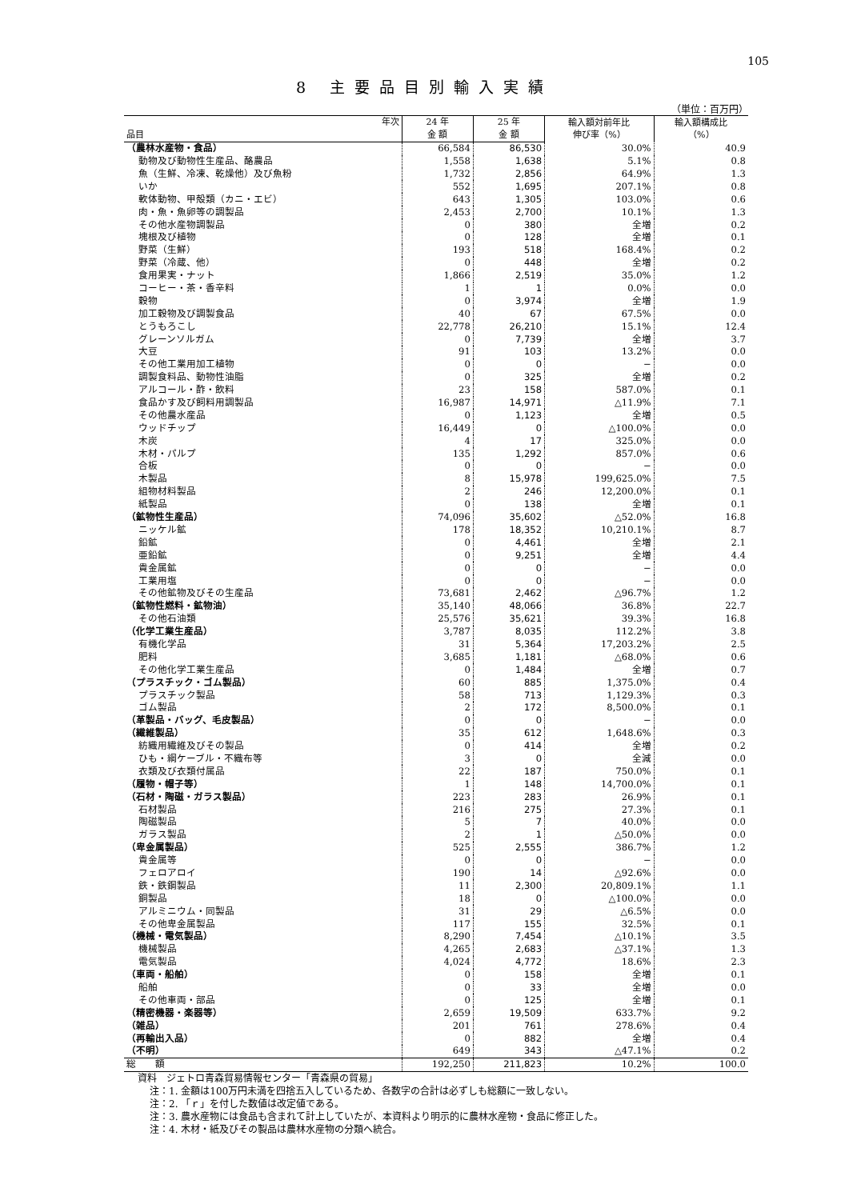105
8 主要品目別輸入実績
（単位：百万円）
| 年次 | 24 年 | 25 年 | 輸入額対前年比 伸び率（%） | 輸入額構成比 （%） |
| --- | --- | --- | --- | --- |
| 品目 | 金 額 | 金 額 | | |
| （農林水産物・食品） | 66,584 | 86,530 | 30.0% | 40.9 |
| 動物及び動物性生産品、酪農品 | 1,558 | 1,638 | 5.1% | 0.8 |
| 魚（生鮮、冷凍、乾燥他）及び魚粉 | 1,732 | 2,856 | 64.9% | 1.3 |
| いか | 552 | 1,695 | 207.1% | 0.8 |
| 軟体動物、甲殻類（カニ・エビ） | 643 | 1,305 | 103.0% | 0.6 |
| 肉・魚・魚卵等の調製品 | 2,453 | 2,700 | 10.1% | 1.3 |
| その他水産物調製品 | 0 | 380 | 全増 | 0.2 |
| 塊根及び植物 | 0 | 128 | 全増 | 0.1 |
| 野菜（生鮮） | 193 | 518 | 168.4% | 0.2 |
| 野菜（冷蔵、他） | 0 | 448 | 全増 | 0.2 |
| 食用果実・ナット | 1,866 | 2,519 | 35.0% | 1.2 |
| コーヒー・茶・香辛料 | 1 | 1 | 0.0% | 0.0 |
| 穀物 | 0 | 3,974 | 全増 | 1.9 |
| 加工穀物及び調製食品 | 40 | 67 | 67.5% | 0.0 |
| とうもろこし | 22,778 | 26,210 | 15.1% | 12.4 |
| グレーンソルガム | 0 | 7,739 | 全増 | 3.7 |
| 大豆 | 91 | 103 | 13.2% | 0.0 |
| その他工業用加工植物 | 0 | 0 | − | 0.0 |
| 調製食料品、動物性油脂 | 0 | 325 | 全増 | 0.2 |
| アルコール・酢・飲料 | 23 | 158 | 587.0% | 0.1 |
| 食品かす及び飼料用調製品 | 16,987 | 14,971 | △11.9% | 7.1 |
| その他農水産品 | 0 | 1,123 | 全増 | 0.5 |
| ウッドチップ | 16,449 | 0 | △100.0% | 0.0 |
| 木炭 | 4 | 17 | 325.0% | 0.0 |
| 木材・パルプ | 135 | 1,292 | 857.0% | 0.6 |
| 合板 | 0 | 0 | − | 0.0 |
| 木製品 | 8 | 15,978 | 199,625.0% | 7.5 |
| 組物材料製品 | 2 | 246 | 12,200.0% | 0.1 |
| 紙製品 | 0 | 138 | 全増 | 0.1 |
| （鉱物性生産品） | 74,096 | 35,602 | △52.0% | 16.8 |
| ニッケル鉱 | 178 | 18,352 | 10,210.1% | 8.7 |
| 鉛鉱 | 0 | 4,461 | 全増 | 2.1 |
| 亜鉛鉱 | 0 | 9,251 | 全増 | 4.4 |
| 貴金属鉱 | 0 | 0 | − | 0.0 |
| 工業用塩 | 0 | 0 | − | 0.0 |
| その他鉱物及びその生産品 | 73,681 | 2,462 | △96.7% | 1.2 |
| （鉱物性燃料・鉱物油） | 35,140 | 48,066 | 36.8% | 22.7 |
| その他石油類 | 25,576 | 35,621 | 39.3% | 16.8 |
| （化学工業生産品） | 3,787 | 8,035 | 112.2% | 3.8 |
| 有機化学品 | 31 | 5,364 | 17,203.2% | 2.5 |
| 肥料 | 3,685 | 1,181 | △68.0% | 0.6 |
| その他化学工業生産品 | 0 | 1,484 | 全増 | 0.7 |
| （プラスチック・ゴム製品） | 60 | 885 | 1,375.0% | 0.4 |
| プラスチック製品 | 58 | 713 | 1,129.3% | 0.3 |
| ゴム製品 | 2 | 172 | 8,500.0% | 0.1 |
| （革製品・バッグ、毛皮製品） | 0 | 0 | − | 0.0 |
| （繊維製品） | 35 | 612 | 1,648.6% | 0.3 |
| 紡織用繊維及びその製品 | 0 | 414 | 全増 | 0.2 |
| ひも・綱ケーブル・不織布等 | 3 | 0 | 全減 | 0.0 |
| 衣類及び衣類付属品 | 22 | 187 | 750.0% | 0.1 |
| （履物・帽子等） | 1 | 148 | 14,700.0% | 0.1 |
| （石材・陶磁・ガラス製品） | 223 | 283 | 26.9% | 0.1 |
| 石材製品 | 216 | 275 | 27.3% | 0.1 |
| 陶磁製品 | 5 | 7 | 40.0% | 0.0 |
| ガラス製品 | 2 | 1 | △50.0% | 0.0 |
| （卑金属製品） | 525 | 2,555 | 386.7% | 1.2 |
| 貴金属等 | 0 | 0 | − | 0.0 |
| フェロアロイ | 190 | 14 | △92.6% | 0.0 |
| 鉄・鉄鋼製品 | 11 | 2,300 | 20,809.1% | 1.1 |
| 銅製品 | 18 | 0 | △100.0% | 0.0 |
| アルミニウム・同製品 | 31 | 29 | △6.5% | 0.0 |
| その他卑金属製品 | 117 | 155 | 32.5% | 0.1 |
| （機械・電気製品） | 8,290 | 7,454 | △10.1% | 3.5 |
| 機械製品 | 4,265 | 2,683 | △37.1% | 1.3 |
| 電気製品 | 4,024 | 4,772 | 18.6% | 2.3 |
| （車両・船舶） | 0 | 158 | 全増 | 0.1 |
| 船舶 | 0 | 33 | 全増 | 0.0 |
| その他車両・部品 | 0 | 125 | 全増 | 0.1 |
| （精密機器・楽器等） | 2,659 | 19,509 | 633.7% | 9.2 |
| （雑品） | 201 | 761 | 278.6% | 0.4 |
| （再輸出入品） | 0 | 882 | 全増 | 0.4 |
| （不明） | 649 | 343 | △47.1% | 0.2 |
| 総 額 | 192,250 | 211,823 | 10.2% | 100.0 |
資料　ジェトロ青森貿易情報センター「青森県の貿易」
注：1. 金額は100万円未満を四捨五入しているため、各数字の合計は必ずしも総額に一致しない。
注：2. 「ｒ」を付した数値は改定値である。
注：3. 農水産物には食品も含まれて計上していたが、本資料より明示的に農林水産物・食品に修正した。
注：4. 木材・紙及びその製品は農林水産物の分類へ統合。